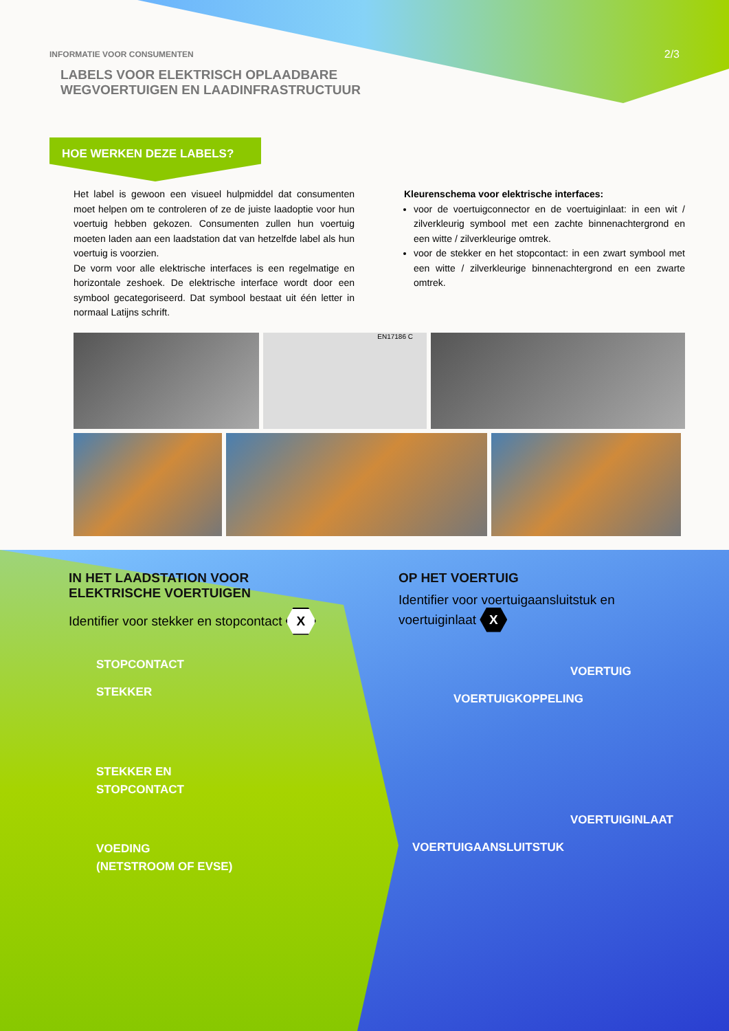2/3
INFORMATIE VOOR CONSUMENTEN
LABELS VOOR ELEKTRISCH OPLAADBARE
WEGVOERTUIGEN EN LAADINFRASTRUCTUUR
HOE WERKEN DEZE LABELS?
Het label is gewoon een visueel hulpmiddel dat consumenten moet helpen om te controleren of ze de juiste laadoptie voor hun voertuig hebben gekozen. Consumenten zullen hun voertuig moeten laden aan een laadstation dat van hetzelfde label als hun voertuig is voorzien.
De vorm voor alle elektrische interfaces is een regelmatige en horizontale zeshoek. De elektrische interface wordt door een symbool gecategoriseerd. Dat symbool bestaat uit één letter in normaal Latijns schrift.
Kleurenschema voor elektrische interfaces:
voor de voertuigconnector en de voertuiginlaat: in een wit / zilverkleurig symbool met een zachte binnenachtergrond en een witte / zilverkleurige omtrek.
voor de stekker en het stopcontact: in een zwart symbool met een witte / zilverkleurige binnenachtergrond en een zwarte omtrek.
EN17186 C
IN HET LAADSTATION VOOR
ELEKTRISCHE VOERTUIGEN
Identifier voor stekker en stopcontact X
OP HET VOERTUIG
Identifier voor voertuigaansluitstuk en voertuiginlaat X
STOPCONTACT
STEKKER
STEKKER EN
STOPCONTACT
VOEDING
(NETSTROOM OF EVSE)
VOERTUIG
VOERTUIGKOPPELING
VOERTUIGINLAAT
VOERTUIGAANSLUITSTUK